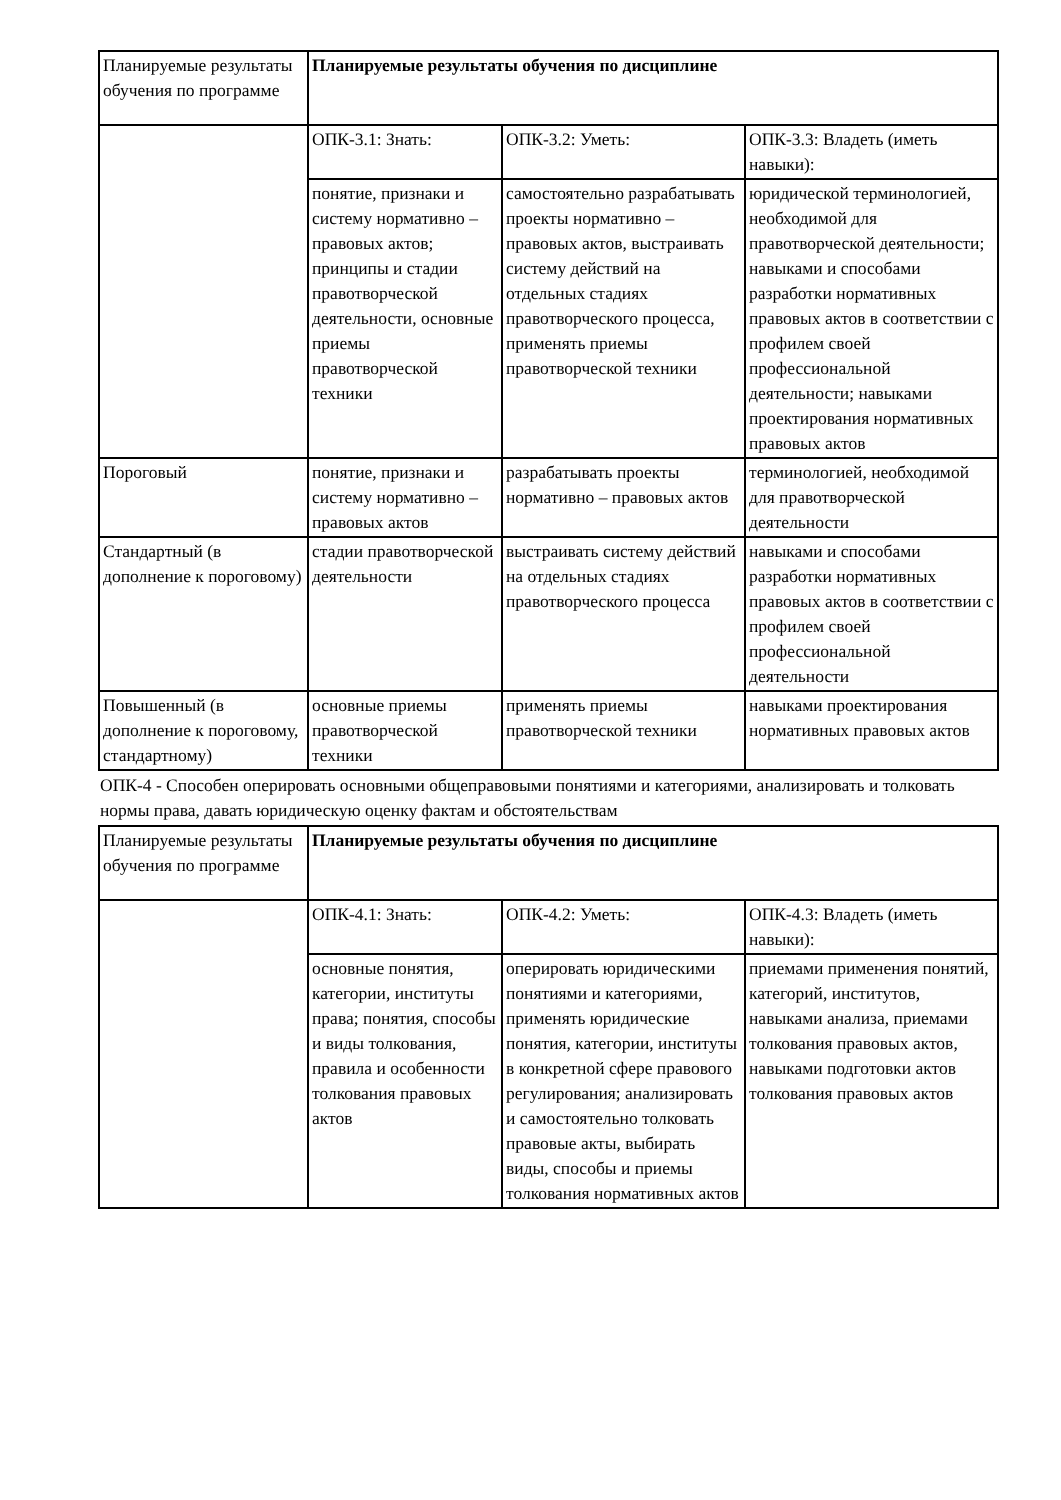| Планируемые результаты обучения по программе | Планируемые результаты обучения по дисциплине | | |
| | ОПК-3.1: Знать: | ОПК-3.2: Уметь: | ОПК-3.3: Владеть (иметь навыки): |
| | понятие, признаки и систему нормативно – правовых актов; принципы и стадии правотворческой деятельности, основные приемы правотворческой техники | самостоятельно разрабатывать проекты нормативно – правовых актов, выстраивать систему действий на отдельных стадиях правотворческого процесса, применять приемы правотворческой техники | юридической терминологией, необходимой для правотворческой деятельности; навыками и способами разработки нормативных правовых актов в соответствии с профилем своей профессиональной деятельности; навыками проектирования нормативных правовых актов |
| Пороговый | понятие, признаки и систему нормативно – правовых актов | разрабатывать проекты нормативно – правовых актов | терминологией, необходимой для правотворческой деятельности |
| Стандартный (в дополнение к пороговому) | стадии правотворческой деятельности | выстраивать систему действий на отдельных стадиях правотворческого процесса | навыками и способами разработки нормативных правовых актов в соответствии с профилем своей профессиональной деятельности |
| Повышенный (в дополнение к пороговому, стандартному) | основные приемы правотворческой техники | применять приемы правотворческой техники | навыками проектирования нормативных правовых актов |
ОПК-4 - Способен оперировать основными общеправовыми понятиями и категориями, анализировать и толковать нормы права, давать юридическую оценку фактам и обстоятельствам
| Планируемые результаты обучения по программе | Планируемые результаты обучения по дисциплине | | |
| | ОПК-4.1: Знать: | ОПК-4.2: Уметь: | ОПК-4.3: Владеть (иметь навыки): |
| | основные понятия, категории, институты права; понятия, способы и виды толкования, правила и особенности толкования правовых актов | оперировать юридическими понятиями и категориями, применять юридические понятия, категории, институты в конкретной сфере правового регулирования; анализировать и самостоятельно толковать правовые акты, выбирать виды, способы и приемы толкования нормативных актов | приемами применения понятий, категорий, институтов, навыками анализа, приемами толкования правовых актов, навыками подготовки актов толкования правовых актов |